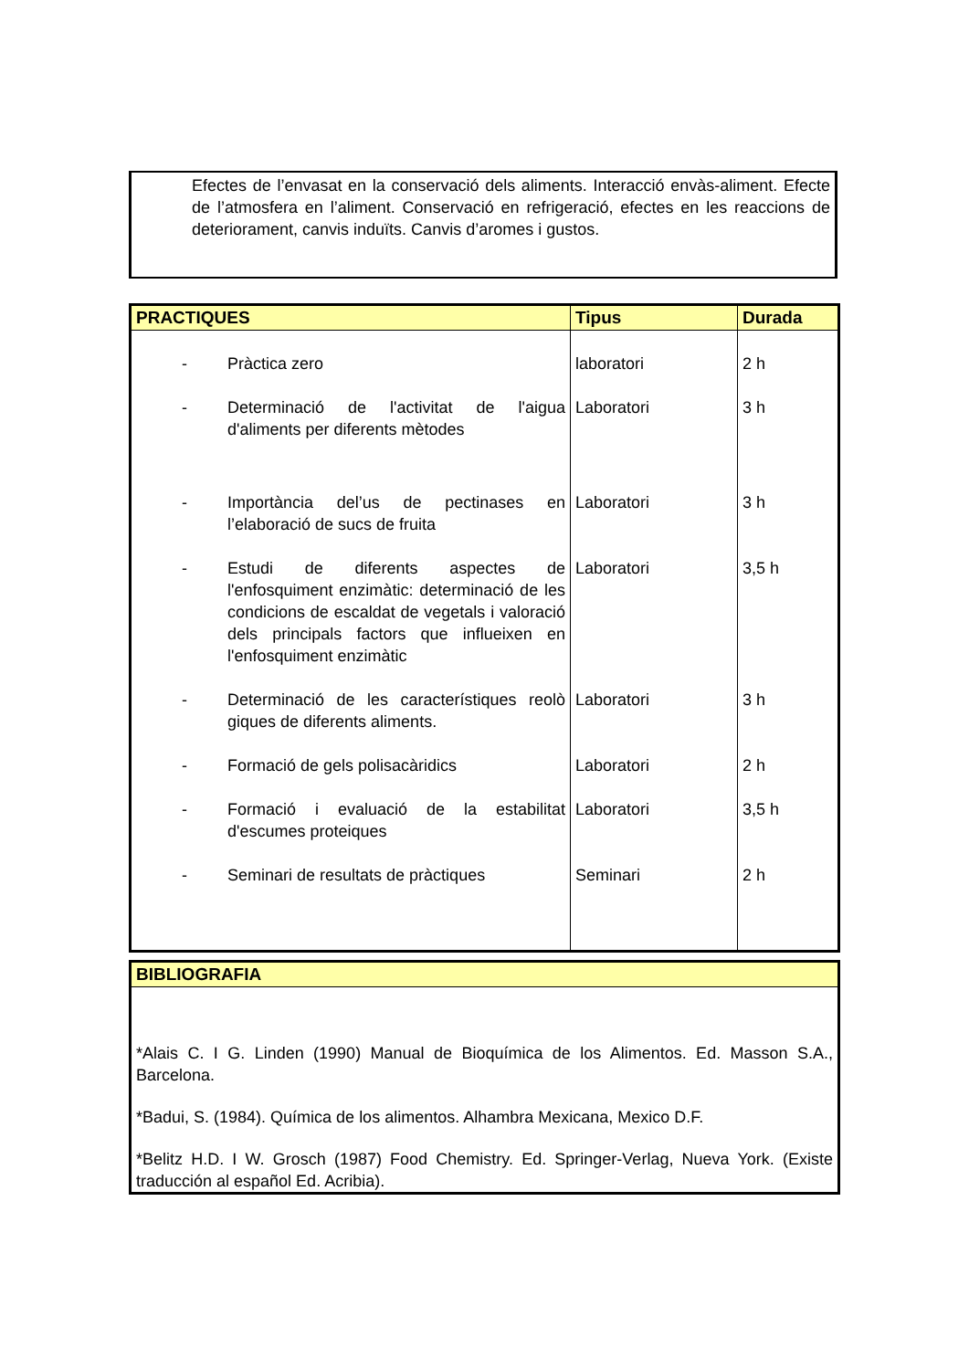Efectes de l’envasat en la conservació dels aliments. Interacció envàs-aliment. Efecte de l’atmosfera en l’aliment. Conservació en refrigeració, efectes en les reaccions de deteriorament, canvis induïts. Canvis d’aromes i gustos.
| PRACTIQUES | Tipus | Durada |
| --- | --- | --- |
| - Pràctica zero | laboratori | 2 h |
| - Determinació de l'activitat de l'aigua d'aliments per diferents mètodes | Laboratori | 3 h |
| - Importància del’us de pectinases en l’elaboració de sucs de fruita | Laboratori | 3 h |
| - Estudi de diferents aspectes de l'enfosquiment enzimàtic: determinació de les condicions de escaldat de vegetals i valoració dels principals factors que influeixen en l'enfosquiment enzimàtic | Laboratori | 3,5 h |
| - Determinació de les característiques reolò giques de diferents aliments. | Laboratori | 3 h |
| - Formació de gels polisacàridics | Laboratori | 2 h |
| - Formació i evaluació de la estabilitat d'escumes proteiques | Laboratori | 3,5 h |
| - Seminari de resultats de pràctiques | Seminari | 2 h |
| BIBLIOGRAFIA |
| --- |
| *Alais C. I G. Linden (1990) Manual de Bioquímica de los Alimentos. Ed. Masson S.A., Barcelona. *Badui, S. (1984). Química de los alimentos. Alhambra Mexicana, Mexico D.F. *Belitz H.D. I W. Grosch (1987) Food Chemistry. Ed. Springer-Verlag, Nueva York. (Existe traducción al español Ed. Acribia). |